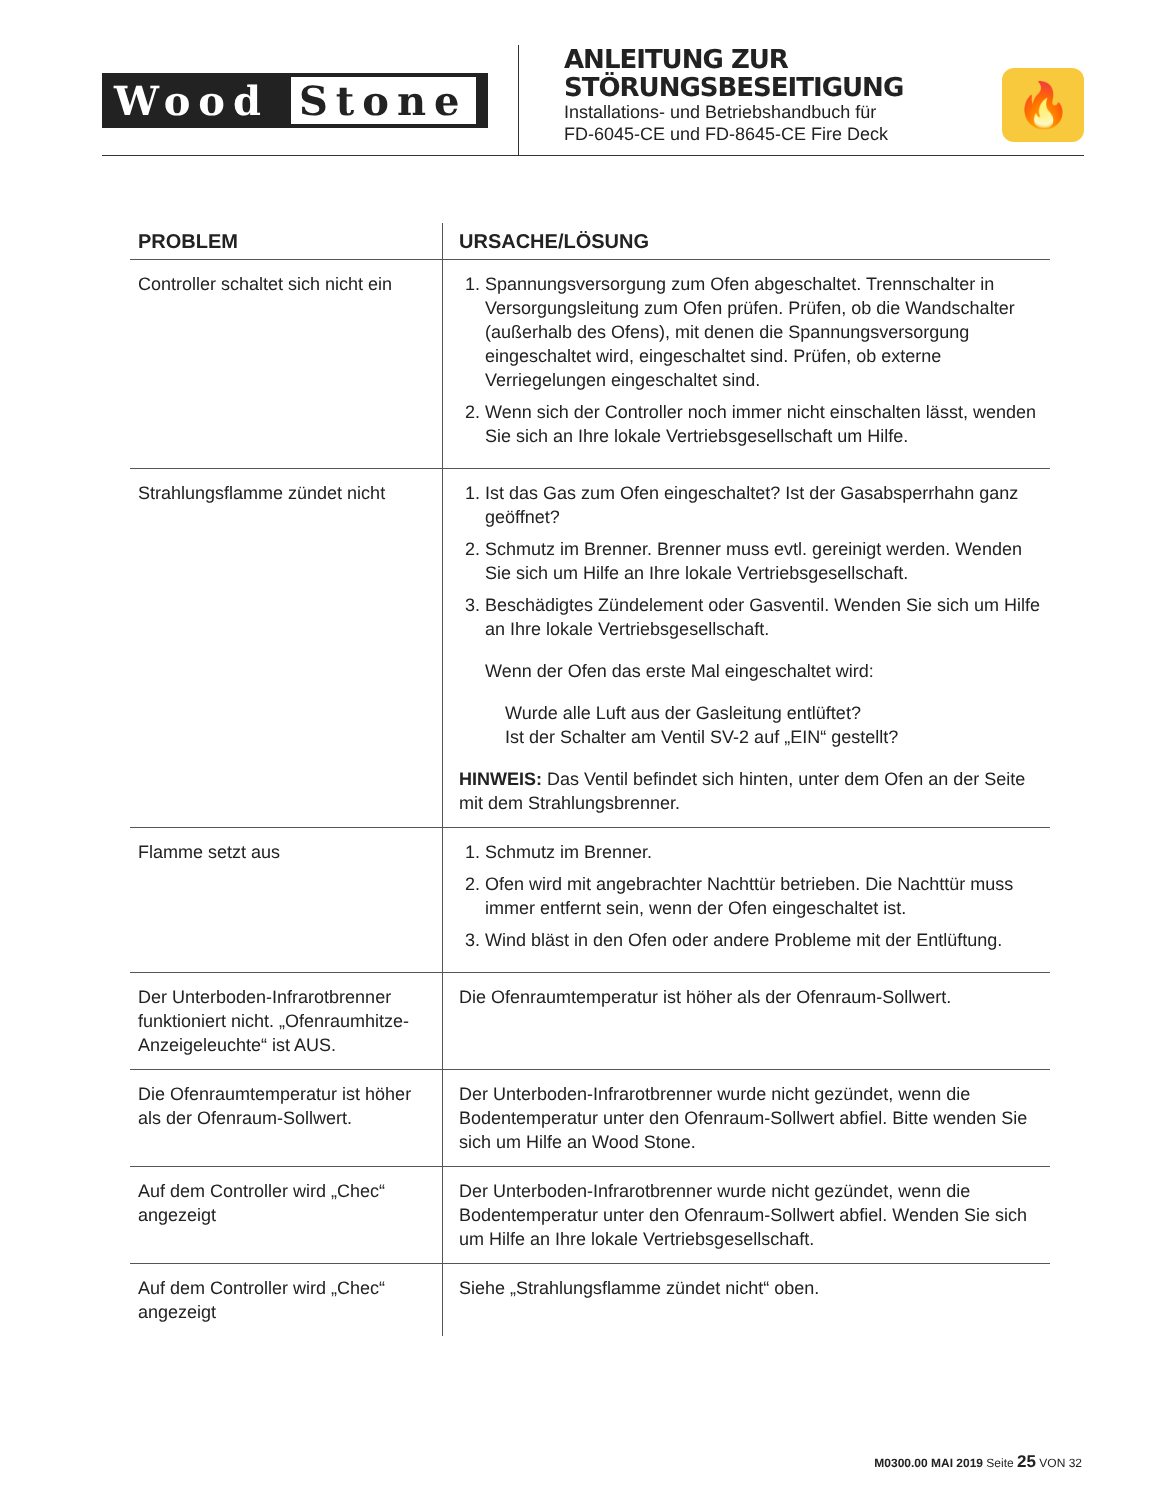Wood Stone
ANLEITUNG ZUR
STÖRUNGSBESEITIGUNG
Installations- und Betriebshandbuch für
FD-6045-CE und FD-8645-CE Fire Deck
🔥
| PROBLEM | URSACHE/LÖSUNG |
| --- | --- |
| Controller schaltet sich nicht ein | 1. Spannungsversorgung zum Ofen abgeschaltet. Trennschalter in Versorgungsleitung zum Ofen prüfen. Prüfen, ob die Wandschalter (außerhalb des Ofens), mit denen die Spannungsversorgung eingeschaltet wird, eingeschaltet sind. Prüfen, ob externe Verriegelungen eingeschaltet sind. 2. Wenn sich der Controller noch immer nicht einschalten lässt, wenden Sie sich an Ihre lokale Vertriebsgesellschaft um Hilfe. |
| Strahlungsflamme zündet nicht | 1. Ist das Gas zum Ofen eingeschaltet? Ist der Gasabsperrhahn ganz geöffnet? 2. Schmutz im Brenner. Brenner muss evtl. gereinigt werden. Wenden Sie sich um Hilfe an Ihre lokale Vertriebsgesellschaft. 3. Beschädigtes Zündelement oder Gasventil. Wenden Sie sich um Hilfe an Ihre lokale Vertriebsgesellschaft. Wenn der Ofen das erste Mal eingeschaltet wird: Wurde alle Luft aus der Gasleitung entlüftet? Ist der Schalter am Ventil SV-2 auf „EIN“ gestellt? HINWEIS: Das Ventil befindet sich hinten, unter dem Ofen an der Seite mit dem Strahlungsbrenner. |
| Flamme setzt aus | 1. Schmutz im Brenner. 2. Ofen wird mit angebrachter Nachttür betrieben. Die Nachttür muss immer entfernt sein, wenn der Ofen eingeschaltet ist. 3. Wind bläst in den Ofen oder andere Probleme mit der Entlüftung. |
| Der Unterboden-Infrarotbrenner funktioniert nicht. „Ofenraumhitze-Anzeigeleuchte“ ist AUS. | Die Ofenraumtemperatur ist höher als der Ofenraum-Sollwert. |
| Die Ofenraumtemperatur ist höher als der Ofenraum-Sollwert. | Der Unterboden-Infrarotbrenner wurde nicht gezündet, wenn die Bodentemperatur unter den Ofenraum-Sollwert abfiel. Bitte wenden Sie sich um Hilfe an Wood Stone. |
| Auf dem Controller wird „Chec“ angezeigt | Der Unterboden-Infrarotbrenner wurde nicht gezündet, wenn die Bodentemperatur unter den Ofenraum-Sollwert abfiel. Wenden Sie sich um Hilfe an Ihre lokale Vertriebsgesellschaft. |
| Auf dem Controller wird „Chec“ angezeigt | Siehe „Strahlungsflamme zündet nicht“ oben. |
M0300.00 MAI 2019 Seite 25 VON 32